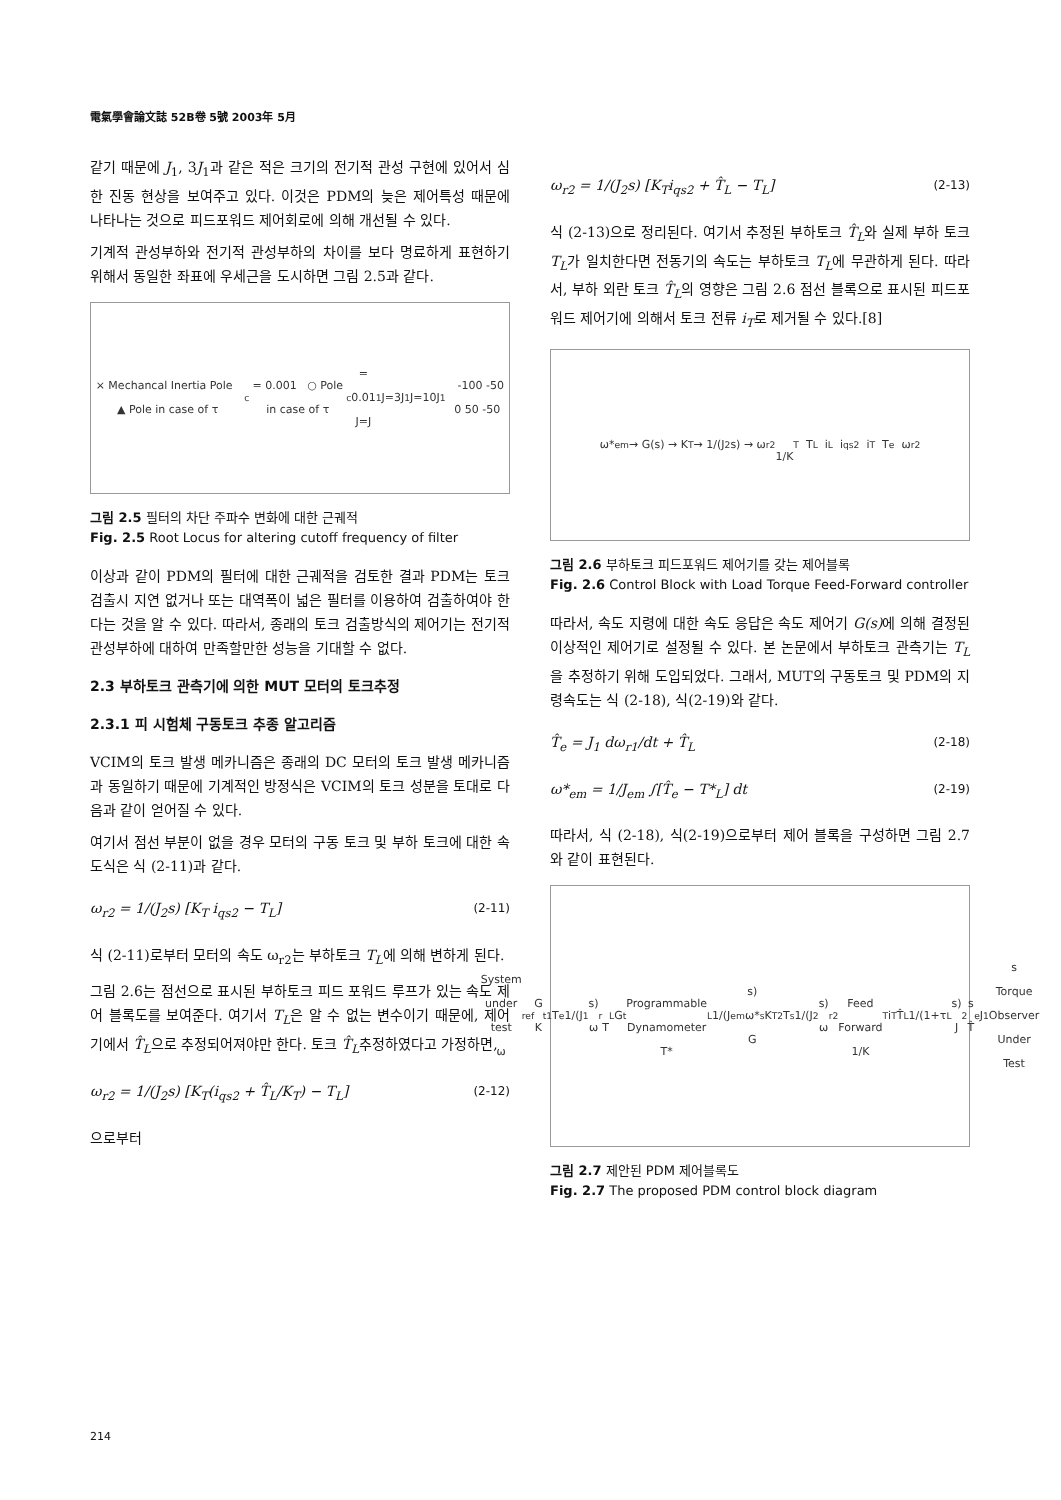電氣學會論文誌 52B卷 5號 2003年 5月
같기 때문에 J<sub>1</sub>, 3J<sub>1</sub>과 같은 적은 크기의 전기적 관성 구현에 있어서 심한 진동 현상을 보여주고 있다. 이것은 PDM의 늦은 제어특성 때문에 나타나는 것으로 피드포워드 제어회로에 의해 개선될 수 있다.
기계적 관성부하와 전기적 관성부하의 차이를 보다 명료하게 표현하기 위해서 동일한 좌표에 우세근을 도시하면 그림 2.5과 같다.
× Mechancal Inertia Pole ▲ Pole in case of τ<sub>c</sub> = 0.001 ○ Pole in case of τ<sub>c</sub> = 0.01
J=J<sub>1</sub> J=3J<sub>1</sub> J=10J<sub>1</sub> -100 -50 0 50 -50
그림 2.5 필터의 차단 주파수 변화에 대한 근궤적
Fig. 2.5 Root Locus for altering cutoff frequency of filter
이상과 같이 PDM의 필터에 대한 근궤적을 검토한 결과 PDM는 토크 검출시 지연 없거나 또는 대역폭이 넓은 필터를 이용하여 검출하여야 한다는 것을 알 수 있다. 따라서, 종래의 토크 검출방식의 제어기는 전기적 관성부하에 대하여 만족할만한 성능을 기대할 수 없다.
2.3 부하토크 관측기에 의한 MUT 모터의 토크추정
2.3.1 피 시험체 구동토크 추종 알고리즘
VCIM의 토크 발생 메카니즘은 종래의 DC 모터의 토크 발생 메카니즘과 동일하기 때문에 기계적인 방정식은 VCIM의 토크 성분을 토대로 다음과 같이 얻어질 수 있다.
여기서 점선 부분이 없을 경우 모터의 구동 토크 및 부하 토크에 대한 속도식은 식 (2-11)과 같다.
ω<sub>r2</sub> = 1/(J<sub>2</sub>s) [K<sub>T</sub> i<sub>qs2</sub> − T<sub>L</sub>] (2-11)
식 (2-11)로부터 모터의 속도 ω<sub>r2</sub>는 부하토크 T<sub>L</sub>에 의해 변하게 된다.
그림 2.6는 점선으로 표시된 부하토크 피드 포워드 루프가 있는 속도 제어 블록도를 보여준다. 여기서 T<sub>L</sub>은 알 수 없는 변수이기 때문에, 제어기에서 T̂<sub>L</sub>으로 추정되어져야만 한다. 토크 T̂<sub>L</sub>추정하였다고 가정하면,
ω<sub>r2</sub> = 1/(J<sub>2</sub>s) [K<sub>T</sub>(i<sub>qs2</sub> + T̂<sub>L</sub>/K<sub>T</sub>) − T<sub>L</sub>] (2-12)
으로부터
ω<sub>r2</sub> = 1/(J<sub>2</sub>s) [K<sub>T</sub>i<sub>qs2</sub> + T̂<sub>L</sub> − T<sub>L</sub>] (2-13)
식 (2-13)으로 정리된다. 여기서 추정된 부하토크 T̂<sub>L</sub>와 실제 부하 토크 T<sub>L</sub>가 일치한다면 전동기의 속도는 부하토크 T<sub>L</sub>에 무관하게 된다. 따라서, 부하 외란 토크 T̂<sub>L</sub>의 영향은 그림 2.6 점선 블록으로 표시된 피드포워드 제어기에 의해서 토크 전류 i<sub>T</sub>로 제거될 수 있다.[8]
ω*<sub>em</sub> → G(s) → K<sub>T</sub> → 1/(J<sub>2</sub>s) → ω<sub>r2</sub>
1/K<sub>T</sub> T<sub>L</sub> i<sub>L</sub> i<sub>qs2</sub> i<sub>T</sub> T<sub>e</sub> ω<sub>r2</sub>
그림 2.6 부하토크 피드포워드 제어기를 갖는 제어블록
Fig. 2.6 Control Block with Load Torque Feed-Forward controller
따라서, 속도 지령에 대한 속도 응답은 속도 제어기 G(s) 에 의해 결정된 이상적인 제어기로 설정될 수 있다. 본 논문에서 부하토크 관측기는 T<sub>L</sub>을 추정하기 위해 도입되었다. 그래서, MUT의 구동토크 및 PDM의 지령속도는 식 (2-18), 식(2-19)와 같다.
T̂<sub>e</sub> = J<sub>1</sub> dω<sub>r1</sub>/dt + T̂<sub>L</sub> (2-18)
ω*<sub>em</sub> = 1/J<sub>em</sub> ∫[T̂<sub>e</sub> − T*<sub>L</sub>] dt (2-19)
따라서, 식 (2-18), 식(2-19)으로부터 제어 블록을 구성하면 그림 2.7와 같이 표현된다.
System under test
ω<sub>ref</sub> G K<sub>t1</sub> T<sub>e</sub> 1/(J<sub>1</sub>s) ω<sub>r</sub>
T<sub>L</sub> G<sub>t</sub>
Programmable Dynamometer
T*<sub>L</sub> 1/(J<sub>em</sub>s) ω* G<sub>s</sub> K<sub>T2</sub> T<sub>s</sub> 1/(J<sub>2</sub>s) ω<sub>r2</sub>
Feed Forward 1/K<sub>T</sub> i<sub>T</sub> T̂<sub>L</sub> 1/(1+τ<sub>L</sub>s) J<sub>2</sub>s
T̂<sub>e</sub> J<sub>1</sub>s
Torque Observer Under Test
그림 2.7 제안된 PDM 제어블록도
Fig. 2.7 The proposed PDM control block diagram
214